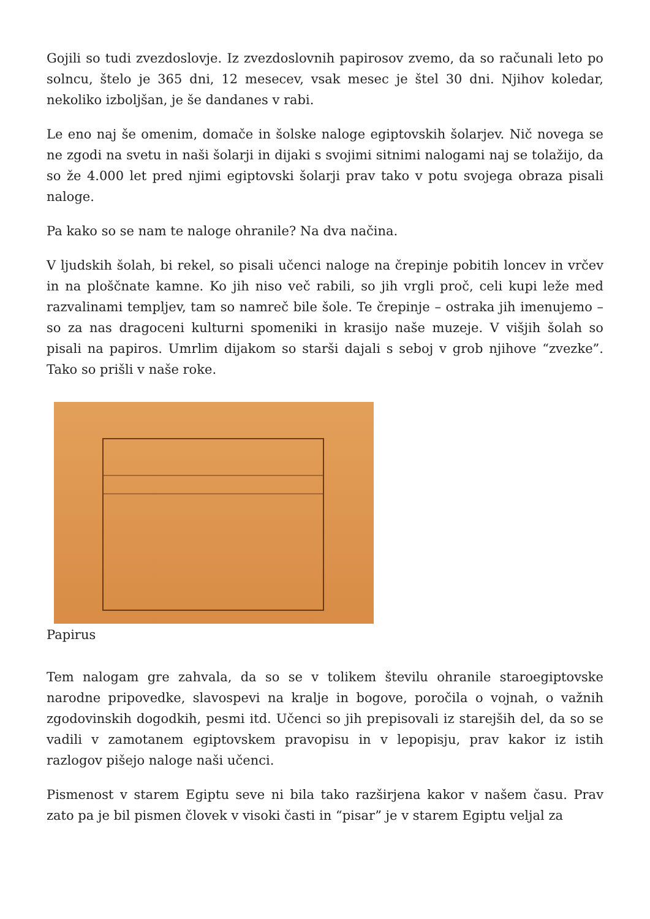Gojili so tudi zvezdoslovje. Iz zvezdoslovnih papirosov zvemo, da so računali leto po solncu, štelo je 365 dni, 12 mesecev, vsak mesec je štel 30 dni. Njihov koledar, nekoliko izboljšan, je še dandanes v rabi.
Le eno naj še omenim, domače in šolske naloge egiptovskih šolarjev. Nič novega se ne zgodi na svetu in naši šolarji in dijaki s svojimi sitnimi nalogami naj se tolažijo, da so že 4.000 let pred njimi egiptovski šolarji prav tako v potu svojega obraza pisali naloge.
Pa kako so se nam te naloge ohranile? Na dva načina.
V ljudskih šolah, bi rekel, so pisali učenci naloge na črepinje pobitih loncev in vrčev in na ploščnate kamne. Ko jih niso več rabili, so jih vrgli proč, celi kupi leže med razvalinami templjev, tam so namreč bile šole. Te črepinje – ostraka jih imenujemo – so za nas dragoceni kulturni spomeniki in krasijo naše muzeje. V višjih šolah so pisali na papiros. Umrlim dijakom so starši dajali s seboj v grob njihove “zvezke”. Tako so prišli v naše roke.
Papirus
Tem nalogam gre zahvala, da so se v tolikem številu ohranile staroegiptovske narodne pripovedke, slavospevi na kralje in bogove, poročila o vojnah, o važnih zgodovinskih dogodkih, pesmi itd. Učenci so jih prepisovali iz starejših del, da so se vadili v zamotanem egiptovskem pravopisu in v lepopisju, prav kakor iz istih razlogov pišejo naloge naši učenci.
Pismenost v starem Egiptu seve ni bila tako razširjena kakor v našem času. Prav zato pa je bil pismen človek v visoki časti in “pisar” je v starem Egiptu veljal za